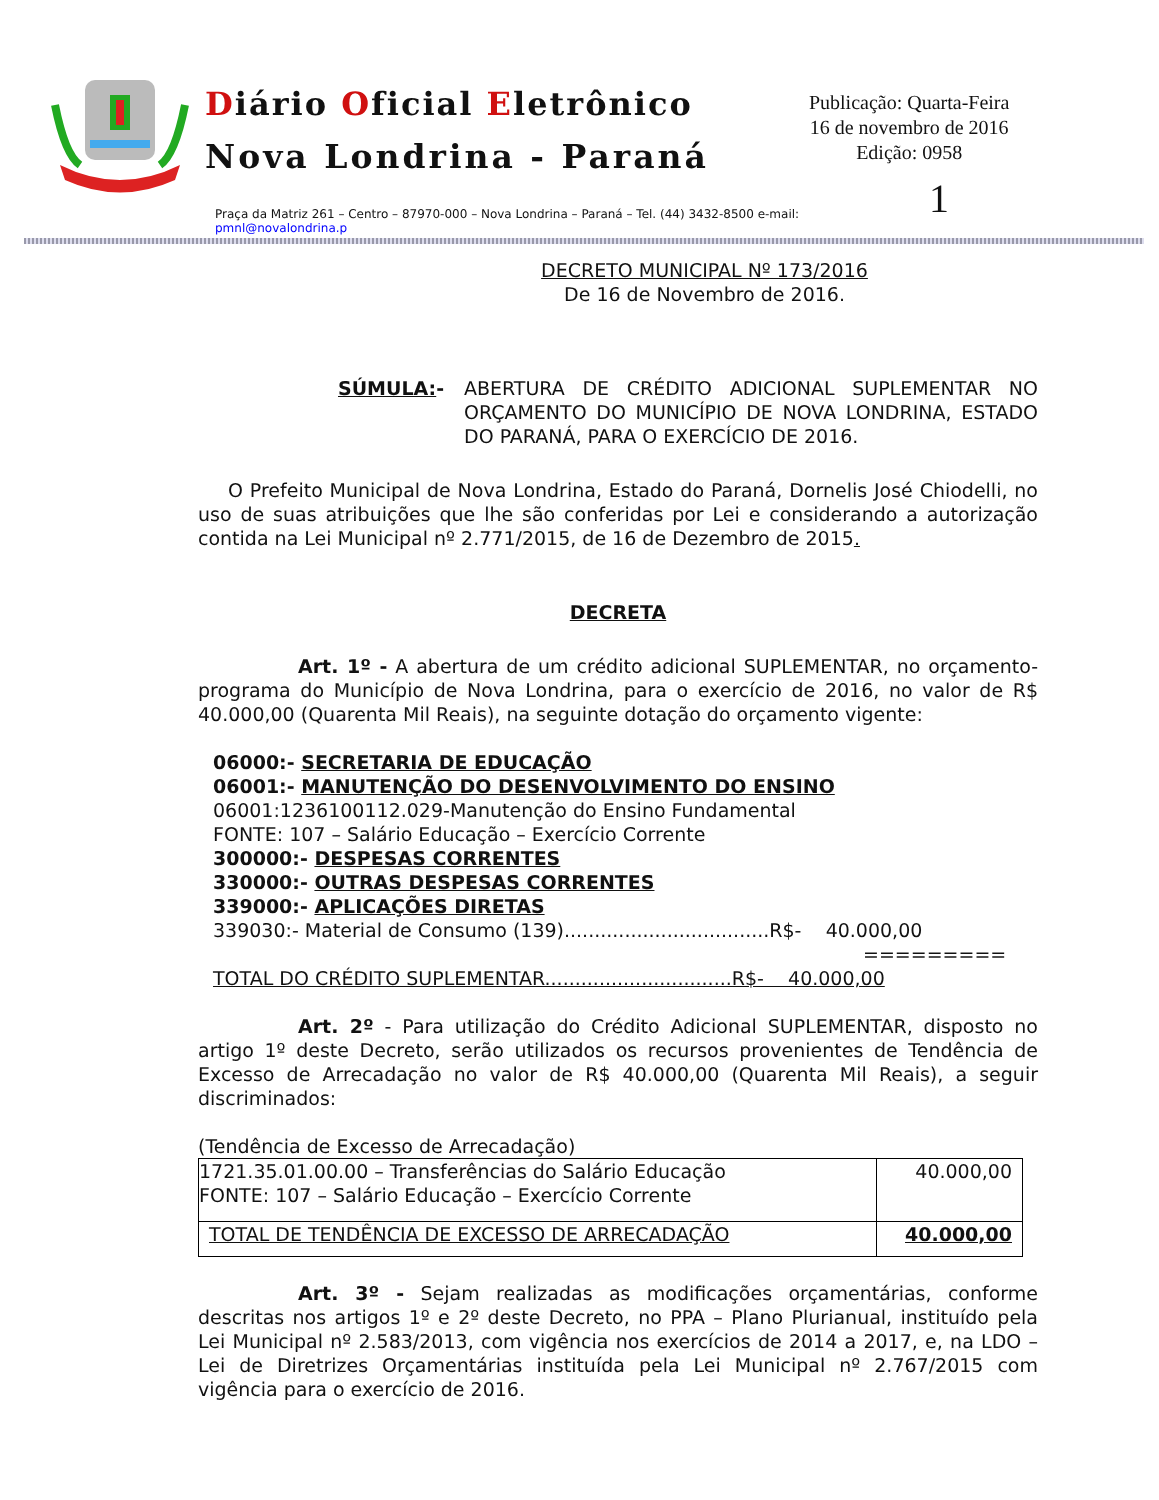Diário Oficial Eletrônico
Nova Londrina - Paraná
Publicação: Quarta-Feira
16 de novembro de 2016
Edição: 0958
1
Praça da Matriz 261 – Centro – 87970-000 – Nova Londrina – Paraná – Tel. (44) 3432-8500 e-mail: pmnl@novalondrina.p
DECRETO MUNICIPAL Nº 173/2016
De 16 de Novembro de 2016.
SÚMULA:- ABERTURA DE CRÉDITO ADICIONAL SUPLEMENTAR NO ORÇAMENTO DO MUNICÍPIO DE NOVA LONDRINA, ESTADO DO PARANÁ, PARA O EXERCÍCIO DE 2016.
O Prefeito Municipal de Nova Londrina, Estado do Paraná, Dornelis José Chiodelli, no uso de suas atribuições que lhe são conferidas por Lei e considerando a autorização contida na Lei Municipal nº 2.771/2015, de 16 de Dezembro de 2015.
DECRETA
Art. 1º - A abertura de um crédito adicional SUPLEMENTAR, no orçamento-programa do Município de Nova Londrina, para o exercício de 2016, no valor de R$ 40.000,00 (Quarenta Mil Reais), na seguinte dotação do orçamento vigente:
06000:- SECRETARIA DE EDUCAÇÃO
06001:- MANUTENÇÃO DO DESENVOLVIMENTO DO ENSINO
06001:1236100112.029-Manutenção do Ensino Fundamental
FONTE: 107 – Salário Educação – Exercício Corrente
300000:- DESPESAS CORRENTES
330000:- OUTRAS DESPESAS CORRENTES
339000:- APLICAÇÕES DIRETAS
339030:- Material de Consumo (139)..................................R$- 40.000,00
=========
TOTAL DO CRÉDITO SUPLEMENTAR...............................R$- 40.000,00
Art. 2º - Para utilização do Crédito Adicional SUPLEMENTAR, disposto no artigo 1º deste Decreto, serão utilizados os recursos provenientes de Tendência de Excesso de Arrecadação no valor de R$ 40.000,00 (Quarenta Mil Reais), a seguir discriminados:
(Tendência de Excesso de Arrecadação)
| 1721.35.01.00.00 – Transferências do Salário Educação FONTE: 107 – Salário Educação – Exercício Corrente | 40.000,00 |
| TOTAL DE TENDÊNCIA DE EXCESSO DE ARRECADAÇÃO | 40.000,00 |
Art. 3º - Sejam realizadas as modificações orçamentárias, conforme descritas nos artigos 1º e 2º deste Decreto, no PPA – Plano Plurianual, instituído pela Lei Municipal nº 2.583/2013, com vigência nos exercícios de 2014 a 2017, e, na LDO – Lei de Diretrizes Orçamentárias instituída pela Lei Municipal nº 2.767/2015 com vigência para o exercício de 2016.